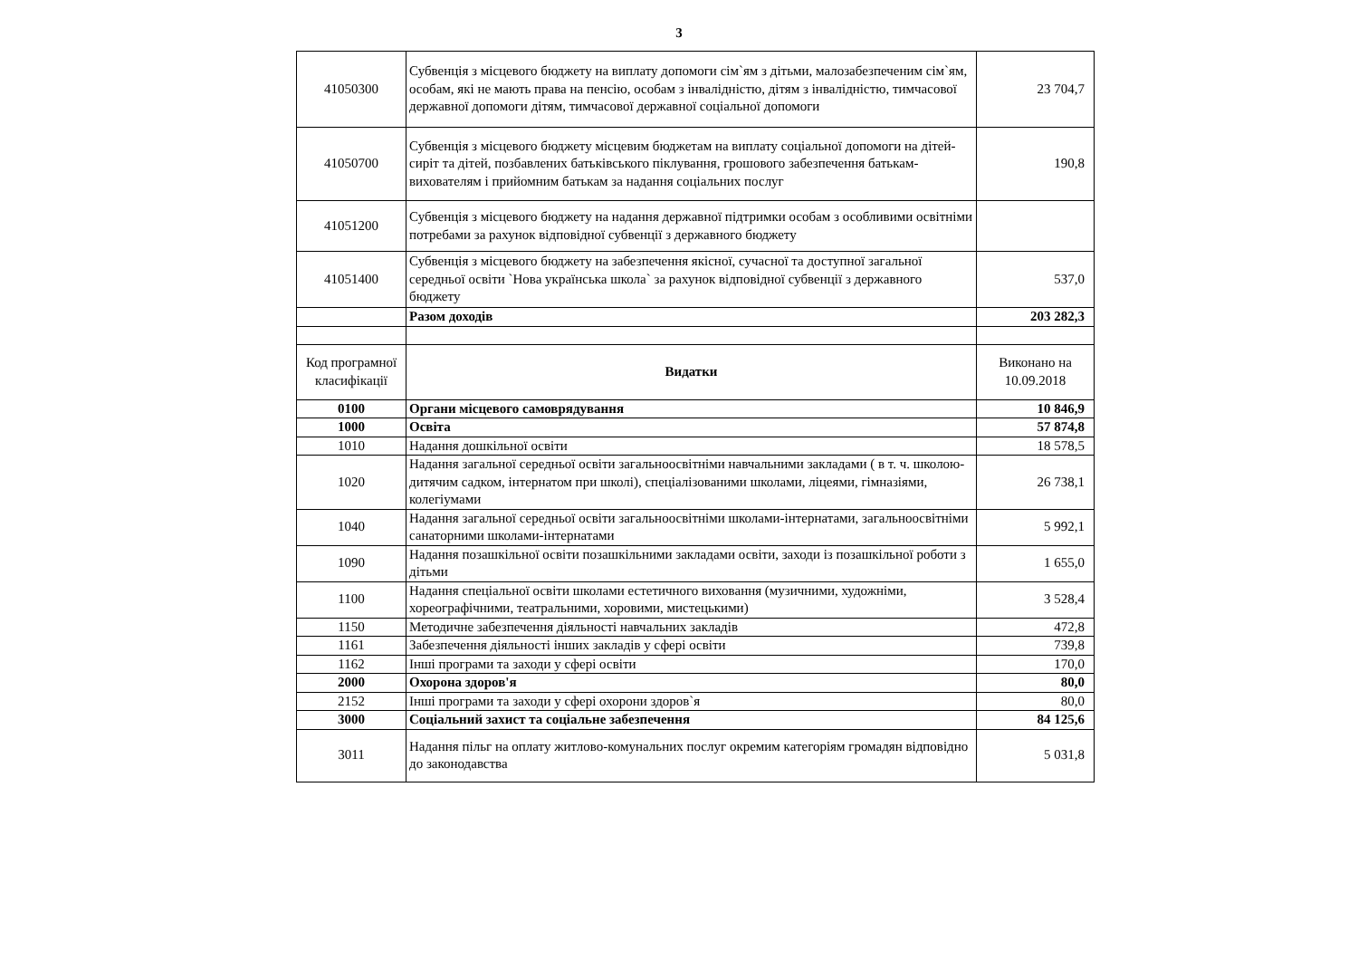3
| 41050300 | Субвенція з місцевого бюджету на виплату допомоги сім`ям з дітьми, малозабезпеченим сім`ям, особам, які не мають права на пенсію, особам з інвалідністю, дітям з інвалідністю, тимчасової державної допомоги дітям, тимчасової державної соціальної допомоги | 23 704,7 |
| 41050700 | Субвенція з місцевого бюджету місцевим бюджетам на виплату соціальної допомоги на дітей-сиріт та дітей, позбавлених батьківського піклування, грошового забезпечення батькам-вихователям і прийомним батькам за надання соціальних послуг | 190,8 |
| 41051200 | Субвенція з місцевого бюджету на надання державної підтримки особам з особливими освітніми потребами за рахунок відповідної субвенції з державного бюджету | |
| 41051400 | Субвенція з місцевого бюджету на забезпечення якісної, сучасної та доступної загальної середньої освіти `Нова українська школа` за рахунок відповідної субвенції з державного бюджету | 537,0 |
| | Разом доходів | 203 282,3 |
| Код програмної класифікації | Видатки | Виконано на 10.09.2018 |
| 0100 | Органи місцевого самоврядування | 10 846,9 |
| 1000 | Освіта | 57 874,8 |
| 1010 | Надання дошкільної освіти | 18 578,5 |
| 1020 | Надання загальної середньої освіти загальноосвітніми навчальними закладами ( в т. ч. школою-дитячим садком, інтернатом при школі), спеціалізованими школами, ліцеями, гімназіями, колегіумами | 26 738,1 |
| 1040 | Надання загальної середньої освіти загальноосвітніми школами-інтернатами, загальноосвітніми санаторними школами-інтернатами | 5 992,1 |
| 1090 | Надання позашкільної освіти позашкільними закладами освіти, заходи із позашкільної роботи з дітьми | 1 655,0 |
| 1100 | Надання спеціальної освіти школами естетичного виховання (музичними, художніми, хореографічними, театральними, хоровими, мистецькими) | 3 528,4 |
| 1150 | Методичне забезпечення діяльності навчальних закладів | 472,8 |
| 1161 | Забезпечення діяльності інших закладів у сфері освіти | 739,8 |
| 1162 | Інші програми та заходи у сфері освіти | 170,0 |
| 2000 | Охорона здоров'я | 80,0 |
| 2152 | Інші програми та заходи у сфері охорони здоров`я | 80,0 |
| 3000 | Соціальний захист та соціальне забезпечення | 84 125,6 |
| 3011 | Надання пільг на оплату житлово-комунальних послуг окремим категоріям громадян відповідно до законодавства | 5 031,8 |